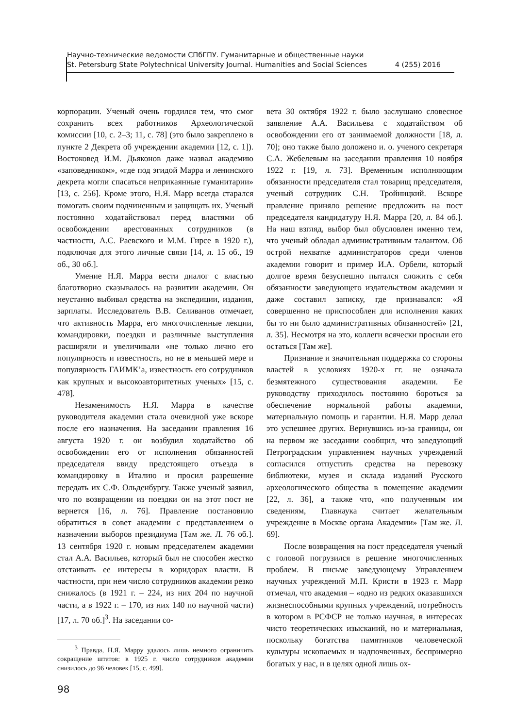Научно-технические ведомости СПбГПУ. Гуманитарные и общественные науки
St. Petersburg State Polytechnical University Journal. Humanities and Social Sciences 4 (255) 2016
корпорации. Ученый очень гордился тем, что смог сохранить всех работников Археологической комиссии [10, с. 2–3; 11, с. 78] (это было закреплено в пункте 2 Декрета об учреждении академии [12, с. 1]). Востоковед И.М. Дьяконов даже назвал академию «заповедником», «где под эгидой Марра и ленинского декрета могли спасаться неприкаянные гуманитарии» [13, с. 256]. Кроме этого, Н.Я. Марр всегда старался помогать своим подчиненным и защищать их. Ученый постоянно ходатайствовал перед властями об освобождении арестованных сотрудников (в частности, А.С. Раевского и М.М. Гирсе в 1920 г.), подключая для этого личные связи [14, л. 15 об., 19 об., 30 об.].
Умение Н.Я. Марра вести диалог с властью благотворно сказывалось на развитии академии. Он неустанно выбивал средства на экспедиции, издания, зарплаты. Исследователь В.В. Селиванов отмечает, что активность Марра, его многочисленные лекции, командировки, поездки и различные выступления расширяли и увеличивали «не только лично его популярность и известность, но не в меньшей мере и популярность ГАИМК’а, известность его сотрудников как крупных и высокоавторитетных ученых» [15, с. 478].
Незаменимость Н.Я. Марра в качестве руководителя академии стала очевидной уже вскоре после его назначения. На заседании правления 16 августа 1920 г. он возбудил ходатайство об освобождении его от исполнения обязанностей председателя ввиду предстоящего отъезда в командировку в Италию и просил разрешение передать их С.Ф. Ольденбургу. Также ученый заявил, что по возвращении из поездки он на этот пост не вернется [16, л. 76]. Правление постановило обратиться в совет академии с представлением о назначении выборов президиума [Там же. Л. 76 об.]. 13 сентября 1920 г. новым председателем академии стал А.А. Васильев, который был не способен жестко отстаивать ее интересы в коридорах власти. В частности, при нем число сотрудников академии резко снижалось (в 1921 г. – 224, из них 204 по научной части, а в 1922 г. – 170, из них 140 по научной части) [17, л. 70 об.]<sup>3</sup>. На заседании со-
<sup>3</sup> Правда, Н.Я. Марру удалось лишь немного ограничить сокращение штатов: в 1925 г. число сотрудников академии снизилось до 96 человек [15, с. 499].
вета 30 октября 1922 г. было заслушано словесное заявление А.А. Васильева с ходатайством об освобождении его от занимаемой должности [18, л. 70]; оно также было доложено и. о. ученого секретаря С.А. Жебелевым на заседании правления 10 ноября 1922 г. [19, л. 73]. Временным исполняющим обязанности председателя стал товарищ председателя, ученый сотрудник С.Н. Тройницкий. Вскоре правление приняло решение предложить на пост председателя кандидатуру Н.Я. Марра [20, л. 84 об.]. На наш взгляд, выбор был обусловлен именно тем, что ученый обладал административным талантом. Об острой нехватке администраторов среди членов академии говорит и пример И.А. Орбели, который долгое время безуспешно пытался сложить с себя обязанности заведующего издательством академии и даже составил записку, где признавался: «Я совершенно не приспособлен для исполнения каких бы то ни было административных обязанностей» [21, л. 35]. Несмотря на это, коллеги всячески просили его остаться [Там же].
Признание и значительная поддержка со стороны властей в условиях 1920-х гг. не означала безмятежного существования академии. Ее руководству приходилось постоянно бороться за обеспечение нормальной работы академии, материальную помощь и гарантии. Н.Я. Марр делал это успешнее других. Вернувшись из-за границы, он на первом же заседании сообщил, что заведующий Петроградским управлением научных учреждений согласился отпустить средства на перевозку библиотеки, музея и склада изданий Русского археологического общества в помещение академии [22, л. 36], а также что, «по полученным им сведениям, Главнаука считает желательным учреждение в Москве органа Академии» [Там же. Л. 69].
После возвращения на пост председателя ученый с головой погрузился в решение многочисленных проблем. В письме заведующему Управлением научных учреждений М.П. Кристи в 1923 г. Марр отмечал, что академия – «одно из редких оказавшихся жизнеспособными крупных учреждений, потребность в котором в РСФСР не только научная, в интересах чисто теоретических изысканий, но и материальная, поскольку богатства памятников человеческой культуры ископаемых и надпочвенных, беспримерно богатых у нас, и в целях одной лишь ох-
98